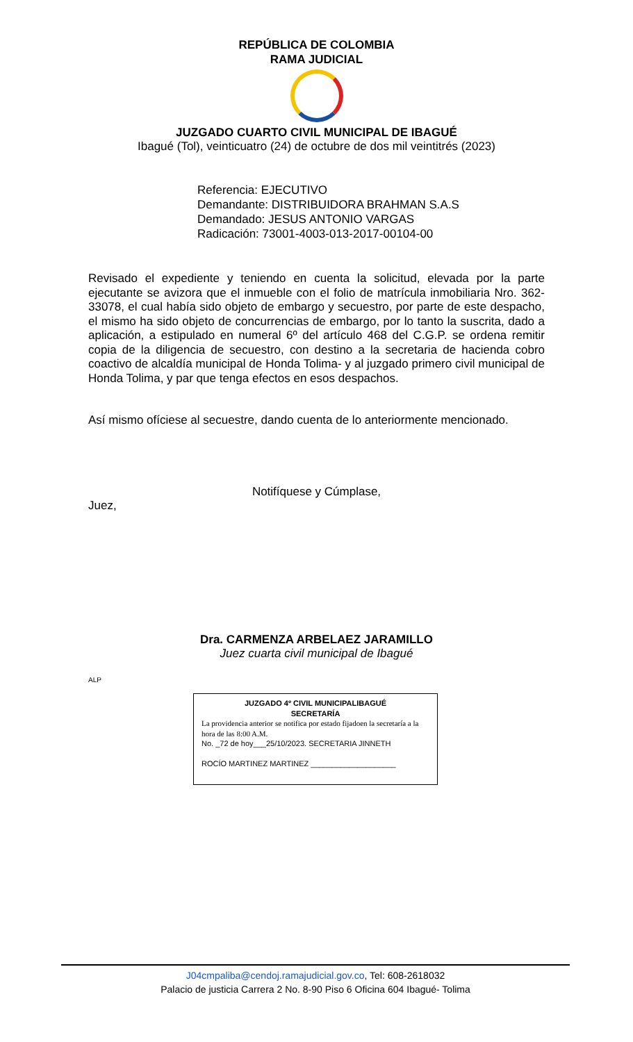REPÚBLICA DE COLOMBIA
RAMA JUDICIAL
JUZGADO CUARTO CIVIL MUNICIPAL DE IBAGUÉ
Ibagué (Tol), veinticuatro (24) de octubre de dos mil veintitrés (2023)
Referencia: EJECUTIVO
Demandante: DISTRIBUIDORA BRAHMAN S.A.S
Demandado: JESUS ANTONIO VARGAS
Radicación: 73001-4003-013-2017-00104-00
Revisado el expediente y teniendo en cuenta la solicitud, elevada por la parte ejecutante se avizora que el inmueble con el folio de matrícula inmobiliaria Nro. 362-33078, el cual había sido objeto de embargo y secuestro, por parte de este despacho, el mismo ha sido objeto de concurrencias de embargo, por lo tanto la suscrita, dado a aplicación, a estipulado en numeral 6º del artículo 468 del C.G.P. se ordena remitir copia de la diligencia de secuestro, con destino a la secretaria de hacienda cobro coactivo de alcaldía municipal de Honda Tolima- y al juzgado primero civil municipal de Honda Tolima, y par que tenga efectos en esos despachos.
Así mismo ofíciese al secuestre, dando cuenta de lo anteriormente mencionado.
Notifíquese y Cúmplase,
Juez,
Dra. CARMENZA ARBELAEZ JARAMILLO
Juez cuarta civil municipal de Ibagué
ALP
JUZGADO 4º CIVIL MUNICIPALIBAGUÉ
SECRETARÍA
La providencia anterior se notifica por estado fijadoen la secretaría a la hora de las 8:00 A.M.
No. _72 de hoy___25/10/2023. SECRETARIA JINNETH
ROCÍO MARTINEZ MARTINEZ ____________________
J04cmpaliba@cendoj.ramajudicial.gov.co, Tel: 608-2618032
Palacio de justicia Carrera 2 No. 8-90 Piso 6 Oficina 604 Ibagué- Tolima